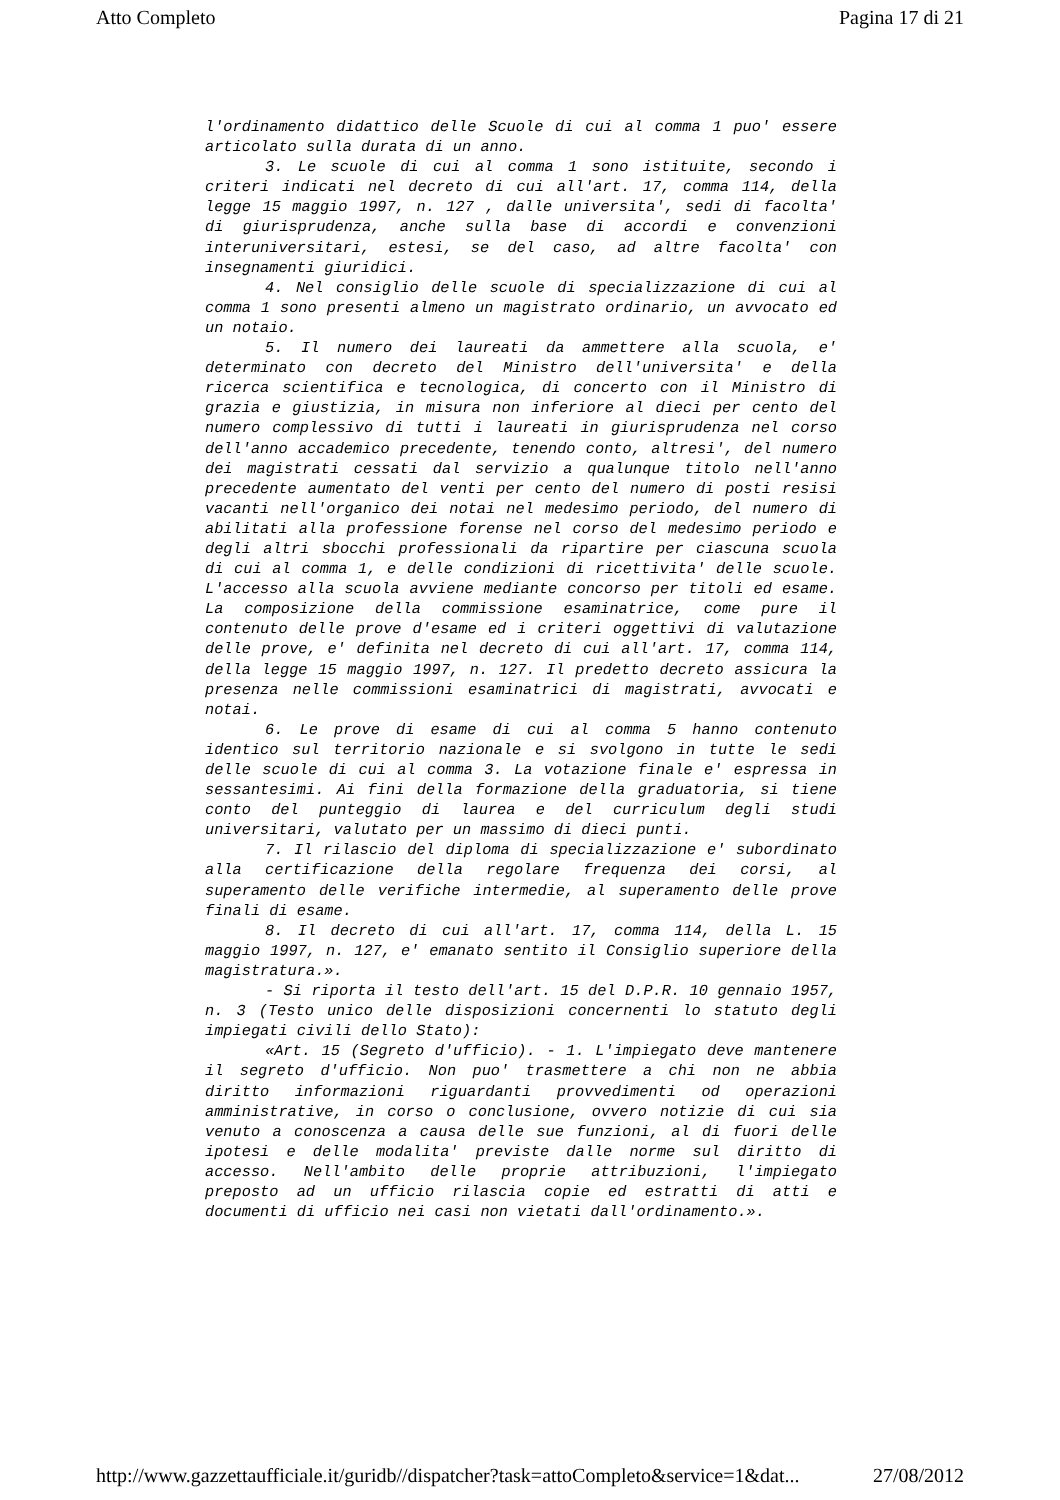Atto Completo Pagina 17 di 21
l'ordinamento didattico delle Scuole di cui al comma 1 puo' essere articolato sulla durata di un anno.
3. Le scuole di cui al comma 1 sono istituite, secondo i criteri indicati nel decreto di cui all'art. 17, comma 114, della legge 15 maggio 1997, n. 127 , dalle universita', sedi di facolta' di giurisprudenza, anche sulla base di accordi e convenzioni interuniversitari, estesi, se del caso, ad altre facolta' con insegnamenti giuridici.
4. Nel consiglio delle scuole di specializzazione di cui al comma 1 sono presenti almeno un magistrato ordinario, un avvocato ed un notaio.
5. Il numero dei laureati da ammettere alla scuola, e' determinato con decreto del Ministro dell'universita' e della ricerca scientifica e tecnologica, di concerto con il Ministro di grazia e giustizia, in misura non inferiore al dieci per cento del numero complessivo di tutti i laureati in giurisprudenza nel corso dell'anno accademico precedente, tenendo conto, altresi', del numero dei magistrati cessati dal servizio a qualunque titolo nell'anno precedente aumentato del venti per cento del numero di posti resisi vacanti nell'organico dei notai nel medesimo periodo, del numero di abilitati alla professione forense nel corso del medesimo periodo e degli altri sbocchi professionali da ripartire per ciascuna scuola di cui al comma 1, e delle condizioni di ricettivita' delle scuole. L'accesso alla scuola avviene mediante concorso per titoli ed esame. La composizione della commissione esaminatrice, come pure il contenuto delle prove d'esame ed i criteri oggettivi di valutazione delle prove, e' definita nel decreto di cui all'art. 17, comma 114, della legge 15 maggio 1997, n. 127. Il predetto decreto assicura la presenza nelle commissioni esaminatrici di magistrati, avvocati e notai.
6. Le prove di esame di cui al comma 5 hanno contenuto identico sul territorio nazionale e si svolgono in tutte le sedi delle scuole di cui al comma 3. La votazione finale e' espressa in sessantesimi. Ai fini della formazione della graduatoria, si tiene conto del punteggio di laurea e del curriculum degli studi universitari, valutato per un massimo di dieci punti.
7. Il rilascio del diploma di specializzazione e' subordinato alla certificazione della regolare frequenza dei corsi, al superamento delle verifiche intermedie, al superamento delle prove finali di esame.
8. Il decreto di cui all'art. 17, comma 114, della L. 15 maggio 1997, n. 127, e' emanato sentito il Consiglio superiore della magistratura.».
- Si riporta il testo dell'art. 15 del D.P.R. 10 gennaio 1957, n. 3 (Testo unico delle disposizioni concernenti lo statuto degli impiegati civili dello Stato):
«Art. 15 (Segreto d'ufficio). - 1. L'impiegato deve mantenere il segreto d'ufficio. Non puo' trasmettere a chi non ne abbia diritto informazioni riguardanti provvedimenti od operazioni amministrative, in corso o conclusione, ovvero notizie di cui sia venuto a conoscenza a causa delle sue funzioni, al di fuori delle ipotesi e delle modalita' previste dalle norme sul diritto di accesso. Nell'ambito delle proprie attribuzioni, l'impiegato preposto ad un ufficio rilascia copie ed estratti di atti e documenti di ufficio nei casi non vietati dall'ordinamento.».
http://www.gazzettaufficiale.it/guridb//dispatcher?task=attoCompleto&service=1&dat... 27/08/2012